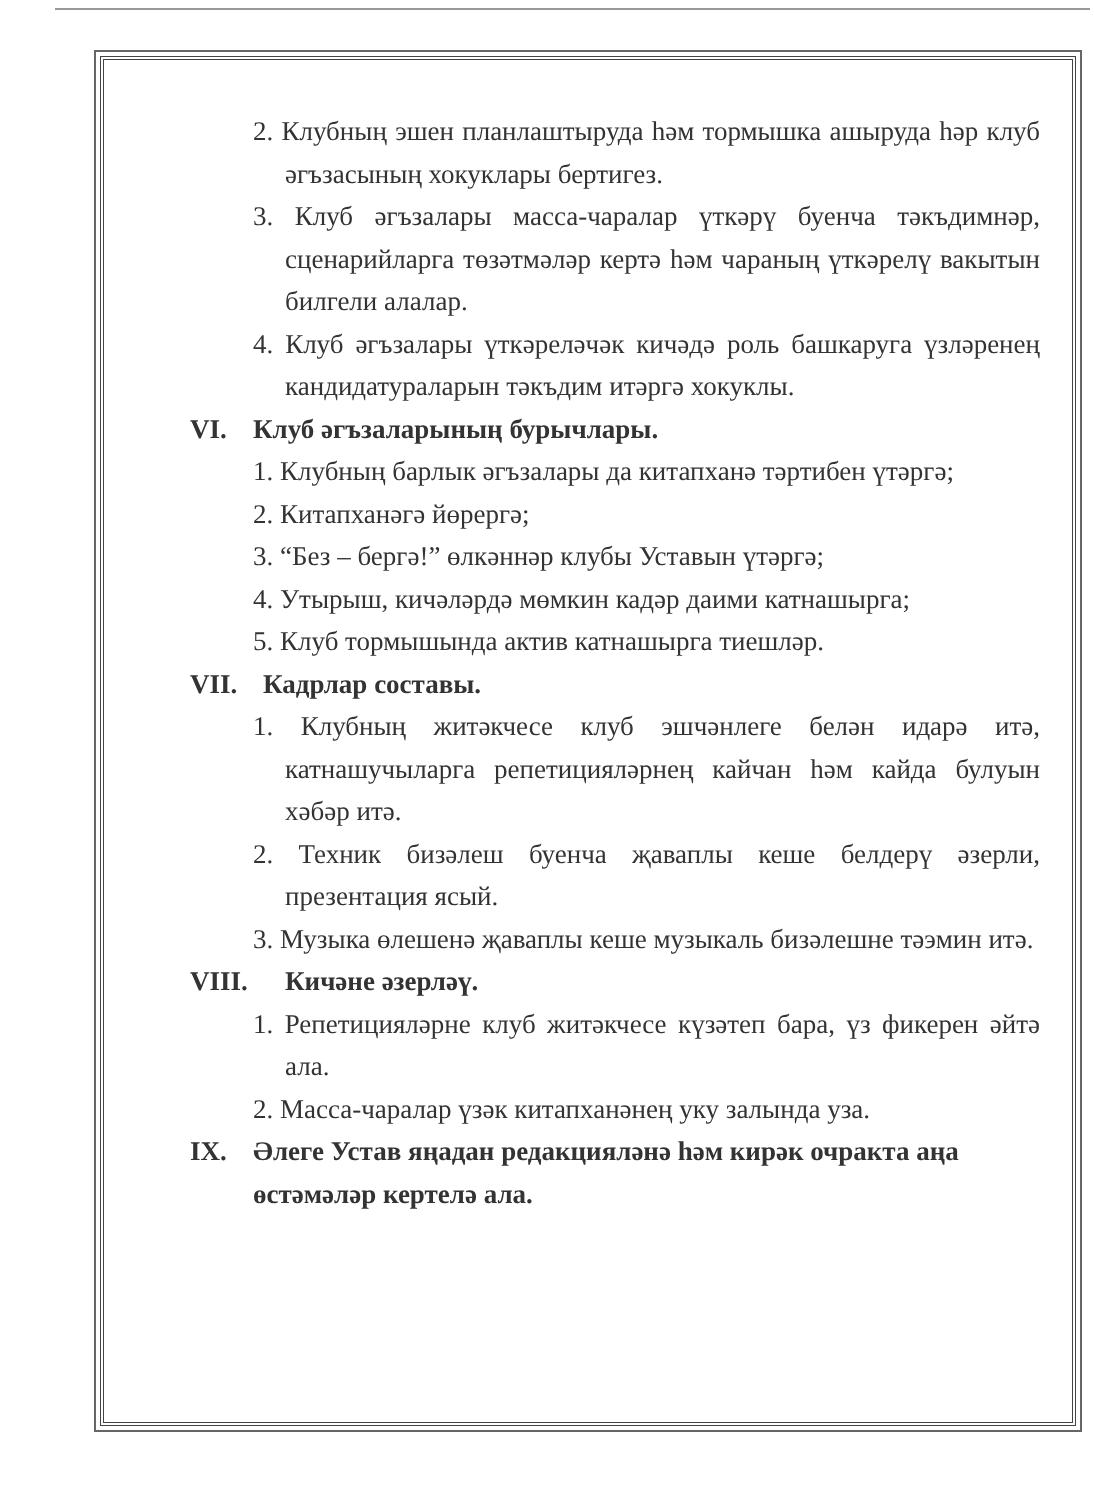2. Клубның эшен планлаштыруда һәм тормышка ашыруда һәр клуб әгъзасының хокуклары бертигез.
3. Клуб әгъзалары масса-чаралар үткәрү буенча тәкъдимнәр, сценарийларга төзәтмәләр кертә һәм чараның үткәрелү вакытын билгели алалар.
4. Клуб әгъзалары үткәреләчәк кичәдә роль башкаруга үзләренең кандидатураларын тәкъдим итәргә хокуклы.
VI. Клуб әгъзаларының бурычлары.
1. Клубның барлык әгъзалары да китапханә тәртибен үтәргә;
2. Китапханәгә йөрергә;
3. “Без – бергә!” өлкәннәр клубы Уставын үтәргә;
4. Утырыш, кичәләрдә мөмкин кадәр даими катнашырга;
5. Клуб тормышында актив катнашырга тиешләр.
VII. Кадрлар составы.
1. Клубның житәкчесе клуб эшчәнлеге белән идарә итә, катнашучыларга репетицияләрнең кайчан һәм кайда булуын хәбәр итә.
2. Техник бизәлеш буенча җаваплы кеше белдерү әзерли, презентация ясый.
3. Музыка өлешенә җаваплы кеше музыкаль бизәлешне тәэмин итә.
VIII. Кичәне әзерләү.
1. Репетицияләрне клуб житәкчесе күзәтеп бара, үз фикерен әйтә ала.
2. Масса-чаралар үзәк китапханәнең уку залында уза.
IX. Әлеге Устав яңадан редакцияләнә һәм кирәк очракта аңа өстәмәләр кертелә ала.